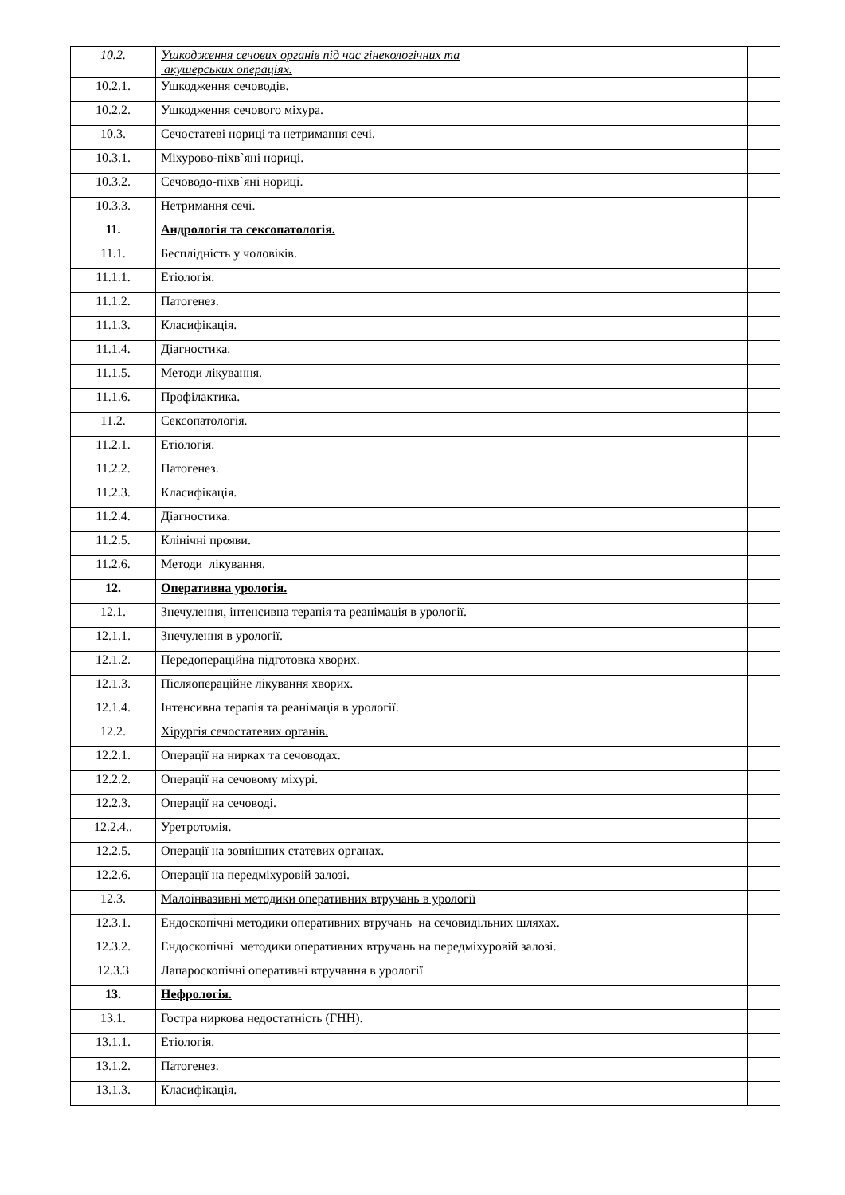| 10.2. | Ушкодження сечових органів під час гінекологічних та акушерських операціях. | |
| 10.2.1. | Ушкодження сечоводів. | |
| 10.2.2. | Ушкодження сечового міхура. | |
| 10.3. | Сечостатеві нориці та нетримання сечі. | |
| 10.3.1. | Міхурово-піхв`яні нориці. | |
| 10.3.2. | Сечоводо-піхв`яні нориці. | |
| 10.3.3. | Нетримання сечі. | |
| 11. | Андрологія та сексопатологія. | |
| 11.1. | Бесплідність у чоловіків. | |
| 11.1.1. | Етіологія. | |
| 11.1.2. | Патогенез. | |
| 11.1.3. | Класифікація. | |
| 11.1.4. | Діагностика. | |
| 11.1.5. | Методи лікування. | |
| 11.1.6. | Профілактика. | |
| 11.2. | Сексопатологія. | |
| 11.2.1. | Етіологія. | |
| 11.2.2. | Патогенез. | |
| 11.2.3. | Класифікація. | |
| 11.2.4. | Діагностика. | |
| 11.2.5. | Клінічні прояви. | |
| 11.2.6. | Методи лікування. | |
| 12. | Оперативна урологія. | |
| 12.1. | Знечулення, інтенсивна терапія та реанімація в урології. | |
| 12.1.1. | Знечулення в урології. | |
| 12.1.2. | Передопераційна підготовка хворих. | |
| 12.1.3. | Післяопераційне лікування хворих. | |
| 12.1.4. | Інтенсивна терапія та реанімація в урології. | |
| 12.2. | Хірургія сечостатевих органів. | |
| 12.2.1. | Операції на нирках та сечоводах. | |
| 12.2.2. | Операції на сечовому міхурі. | |
| 12.2.3. | Операції на сечоводі. | |
| 12.2.4.. | Уретротомія. | |
| 12.2.5. | Операції на зовнішних статевих органах. | |
| 12.2.6. | Операції на передміхуровій залозі. | |
| 12.3. | Малоінвазивні методики оперативних втручань в урології | |
| 12.3.1. | Ендоскопічні методики оперативних втручань на сечовидільних шляхах. | |
| 12.3.2. | Ендоскопічні методики оперативних втручань на передміхуровій залозі. | |
| 12.3.3 | Лапароскопічні оперативні втручання в урології | |
| 13. | Нефрологія. | |
| 13.1. | Гостра ниркова недостатність (ГНН). | |
| 13.1.1. | Етіологія. | |
| 13.1.2. | Патогенез. | |
| 13.1.3. | Класифікація. | |